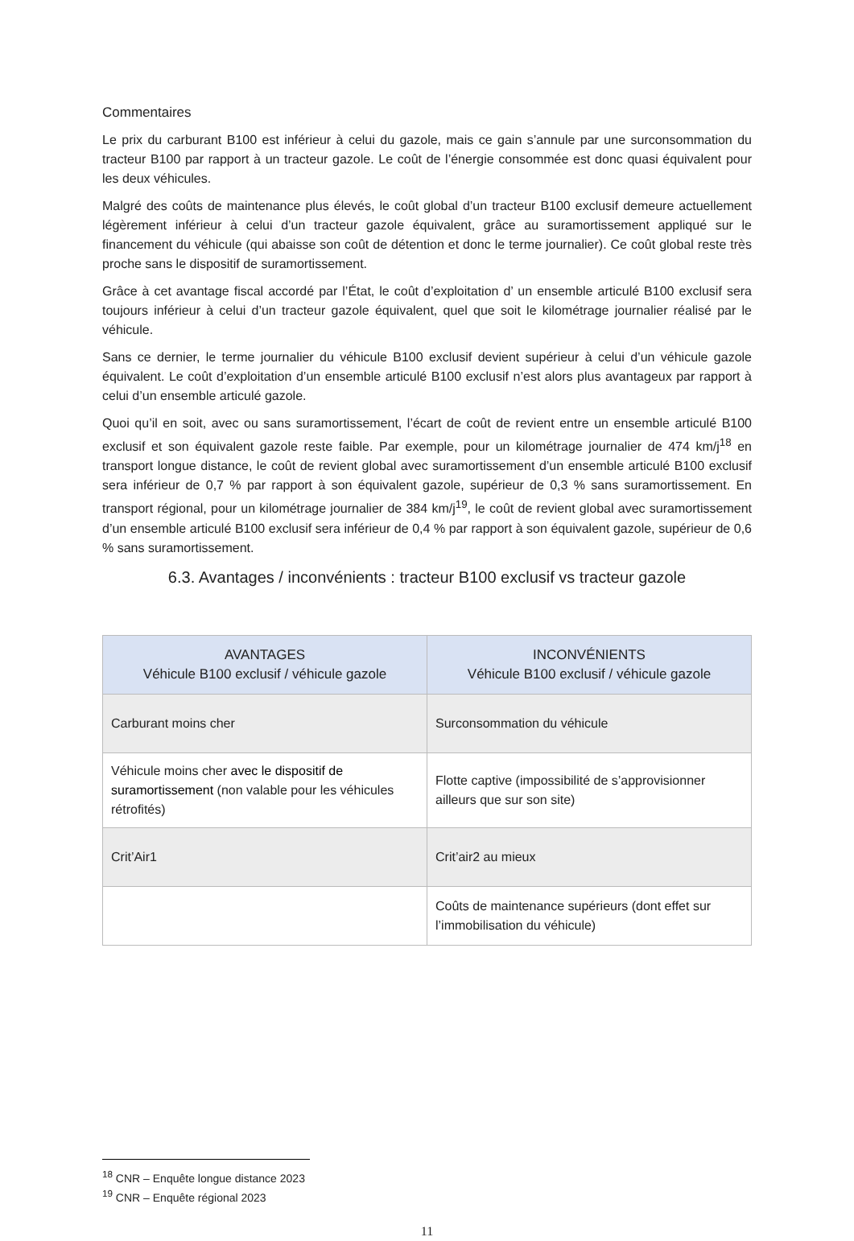Commentaires
Le prix du carburant B100 est inférieur à celui du gazole, mais ce gain s’annule par une surconsommation du tracteur B100 par rapport à un tracteur gazole. Le coût de l’énergie consommée est donc quasi équivalent pour les deux véhicules.
Malgré des coûts de maintenance plus élevés, le coût global d’un tracteur B100 exclusif demeure actuellement légèrement inférieur à celui d’un tracteur gazole équivalent, grâce au suramortissement appliqué sur le financement du véhicule (qui abaisse son coût de détention et donc le terme journalier). Ce coût global reste très proche sans le dispositif de suramortissement.
Grâce à cet avantage fiscal accordé par l’État, le coût d’exploitation d’ un ensemble articulé B100 exclusif sera toujours inférieur à celui d’un tracteur gazole équivalent, quel que soit le kilométrage journalier réalisé par le véhicule.
Sans ce dernier, le terme journalier du véhicule B100 exclusif devient supérieur à celui d’un véhicule gazole équivalent. Le coût d’exploitation d’un ensemble articulé B100 exclusif n’est alors plus avantageux par rapport à celui d’un ensemble articulé gazole.
Quoi qu’il en soit, avec ou sans suramortissement, l’écart de coût de revient entre un ensemble articulé B100 exclusif et son équivalent gazole reste faible. Par exemple, pour un kilométrage journalier de 474 km/j<sup>18</sup> en transport longue distance, le coût de revient global avec suramortissement d’un ensemble articulé B100 exclusif sera inférieur de 0,7 % par rapport à son équivalent gazole, supérieur de 0,3 % sans suramortissement. En transport régional, pour un kilométrage journalier de 384 km/j<sup>19</sup>, le coût de revient global avec suramortissement d’un ensemble articulé B100 exclusif sera inférieur de 0,4 % par rapport à son équivalent gazole, supérieur de 0,6 % sans suramortissement.
6.3. Avantages / inconvénients : tracteur B100 exclusif vs tracteur gazole
| AVANTAGES Véhicule B100 exclusif / véhicule gazole | INCONVÉNIENTS Véhicule B100 exclusif / véhicule gazole |
| --- | --- |
| Carburant moins cher | Surconsommation du véhicule |
| Véhicule moins cher avec le dispositif de suramortissement (non valable pour les véhicules rétrofités) | Flotte captive (impossibilité de s’approvisionner ailleurs que sur son site) |
| Crit’Air1 | Crit’air2 au mieux |
| | Coûts de maintenance supérieurs (dont effet sur l’immobilisation du véhicule) |
<sup>18</sup> CNR – Enquête longue distance 2023
<sup>19</sup> CNR – Enquête régional 2023
11